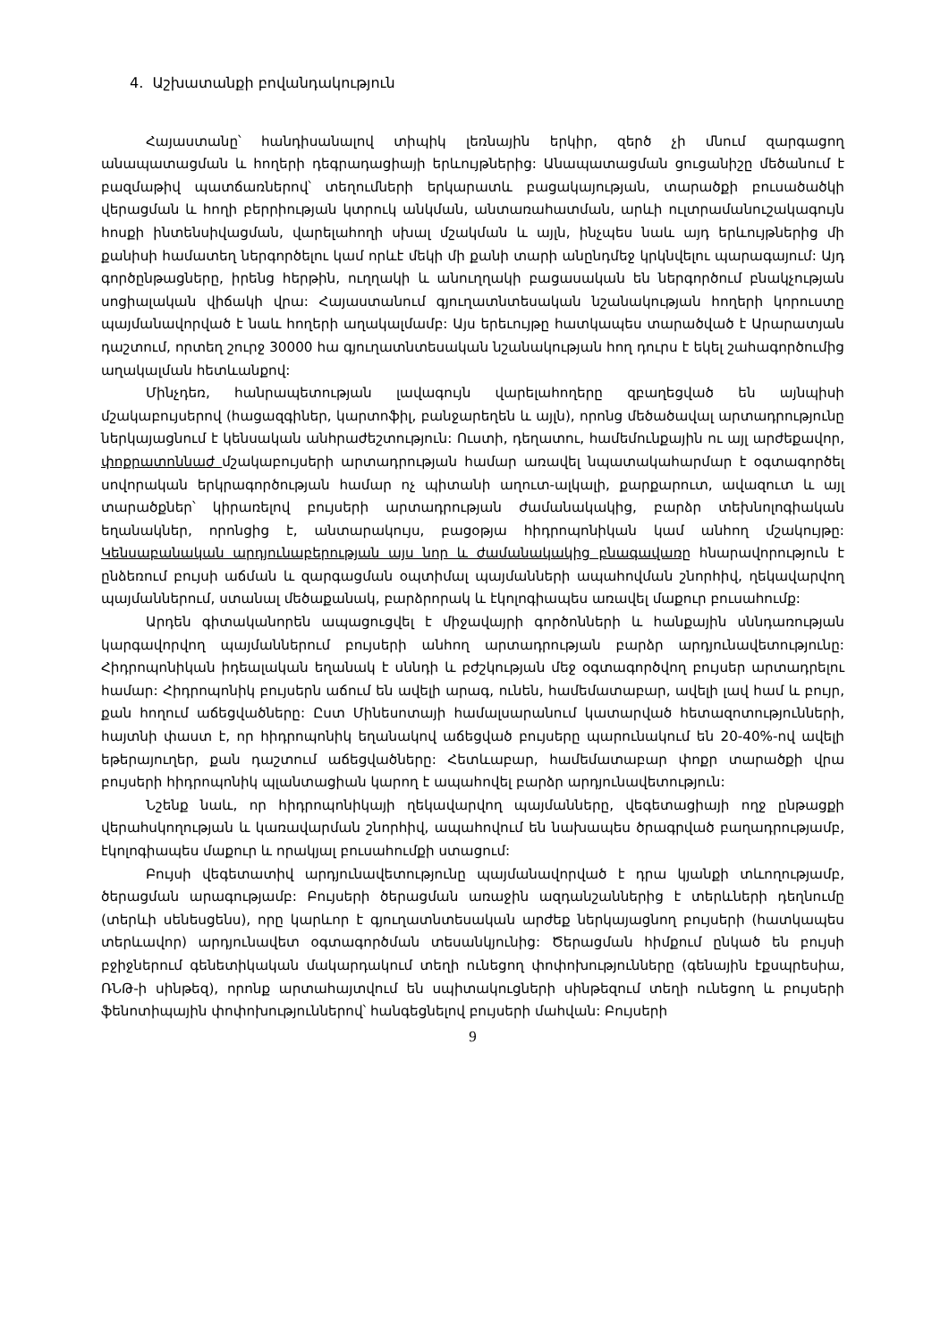4. Աշխատանքի բովանդակություն
Հայաստանը՝ հանդիսանալով տիպիկ լեռնային երկիր, զերծ չի մնում զարգացող անապատացման և հողերի դեգրադացիայի երևույթներից: Անապատացման ցուցանիշը մեծանում է բազմաթիվ պատճառներով՝ տեղումների երկարատև բացակայության, տարածքի բուսածածկի վերացման և հողի բերրիության կտրուկ անկման, անտառահատման, արևի ուլտրամանուշակագույն հոսքի ինտենսիվացման, վարելահողի սխալ մշակման և այլն, ինչպես նաև այդ երևույթներից մի քանիսի համատեղ ներգործելու կամ որևէ մեկի մի քանի տարի անընդմեջ կրկնվելու պարագայում: Այդ գործընթացները, իրենց հերթին, ուղղակի և անուղղակի բացասական են ներգործում բնակչության սոցիալական վիճակի վրա: Հայաստանում գյուղատնտեսական նշանակության հողերի կորուստը պայմանավորված է նաև հողերի աղակալմամբ: Այս երեւույթը հատկապես տարածված է Արարատյան դաշտում, որտեղ շուրջ 30000 հա գյուղատնտեսական նշանակության հող դուրս է եկել շահագործումից աղակալման հետևանքով:
Մինչդեռ, հանրապետության լավագույն վարելահողերը զբաղեցված են այնպիսի մշակաբույսերով (հացազգիներ, կարտոֆիլ, բանջարեղեն և այլն), որոնց մեծածավալ արտադրությունը ներկայացնում է կենսական անհրաժեշտություն: Ուստի, դեղատու, համեմունքային ու այլ արժեքավոր, փոքրատոննաժ մշակաբույսերի արտադրության համար առավել նպատակահարմար է օգտագործել սովորական երկրագործության համար ոչ պիտանի աղուտ-ալկալի, քարքարուտ, ավազուտ և այլ տարածքներ՝ կիրառելով բույսերի արտադրության ժամանակակից, բարձր տեխնոլոգիական եղանակներ, որոնցից է, անտարակույս, բացօթյա հիդրոպոնիկան կամ անհող մշակույթը: Կենսաբանական արդյունաբերության այս նոր և ժամանակակից բնագավառը հնարավորություն է ընձեռում բույսի աճման և զարգացման օպտիմալ պայմանների ապահովման շնորհիվ, ղեկավարվող պայմաններում, ստանալ մեծաքանակ, բարձրորակ և էկոլոգիապես առավել մաքուր բուսահումք:
Արդեն գիտականորեն ապացուցվել է միջավայրի գործոնների և հանքային սննդառության կարգավորվող պայմաններում բույսերի անհող արտադրության բարձր արդյունավետությունը: Հիդրոպոնիկան իդեալական եղանակ է սննդի և բժշկության մեջ օգտագործվող բույսեր արտադրելու համար: Հիդրոպոնիկ բույսերն աճում են ավելի արագ, ունեն, համեմատաբար, ավելի լավ համ և բույր, քան հողում աճեցվածները: Ըստ Մինեսոտայի համալսարանում կատարված հետազոտությունների, հայտնի փաստ է, որ հիդրոպոնիկ եղանակով աճեցված բույսերը պարունակում են 20-40%-ով ավելի եթերայուղեր, քան դաշտում աճեցվածները: Հետևաբար, համեմատաբար փոքր տարածքի վրա բույսերի հիդրոպոնիկ պլանտացիան կարող է ապահովել բարձր արդյունավետություն:
Նշենք նաև, որ հիդրոպոնիկայի ղեկավարվող պայմանները, վեգետացիայի ողջ ընթացքի վերահսկողության և կառավարման շնորհիվ, ապահովում են նախապես ծրագրված բաղադրությամբ, էկոլոգիապես մաքուր և որակյալ բուսահումքի ստացում:
Բույսի վեգետատիվ արդյունավետությունը պայմանավորված է դրա կյանքի տևողությամբ, ծերացման արագությամբ: Բույսերի ծերացման առաջին ազդանշաններից է տերևների դեղնումը (տերևի սենեսցենս), որը կարևոր է գյուղատնտեսական արժեք ներկայացնող բույսերի (հատկապես տերևավոր) արդյունավետ օգտագործման տեսանկյունից: Ծերացման հիմքում ընկած են բույսի բջիջներում գենետիկական մակարդակում տեղի ունեցող փոփոխությունները (գենային էքսպրեսիա, ՌՆԹ-ի սինթեզ), որոնք արտահայտվում են սպիտակուցների սինթեզում տեղի ունեցող և բույսերի ֆենոտիպային փոփոխություններով՝ հանգեցնելով բույսերի մահվան: Բույսերի
9